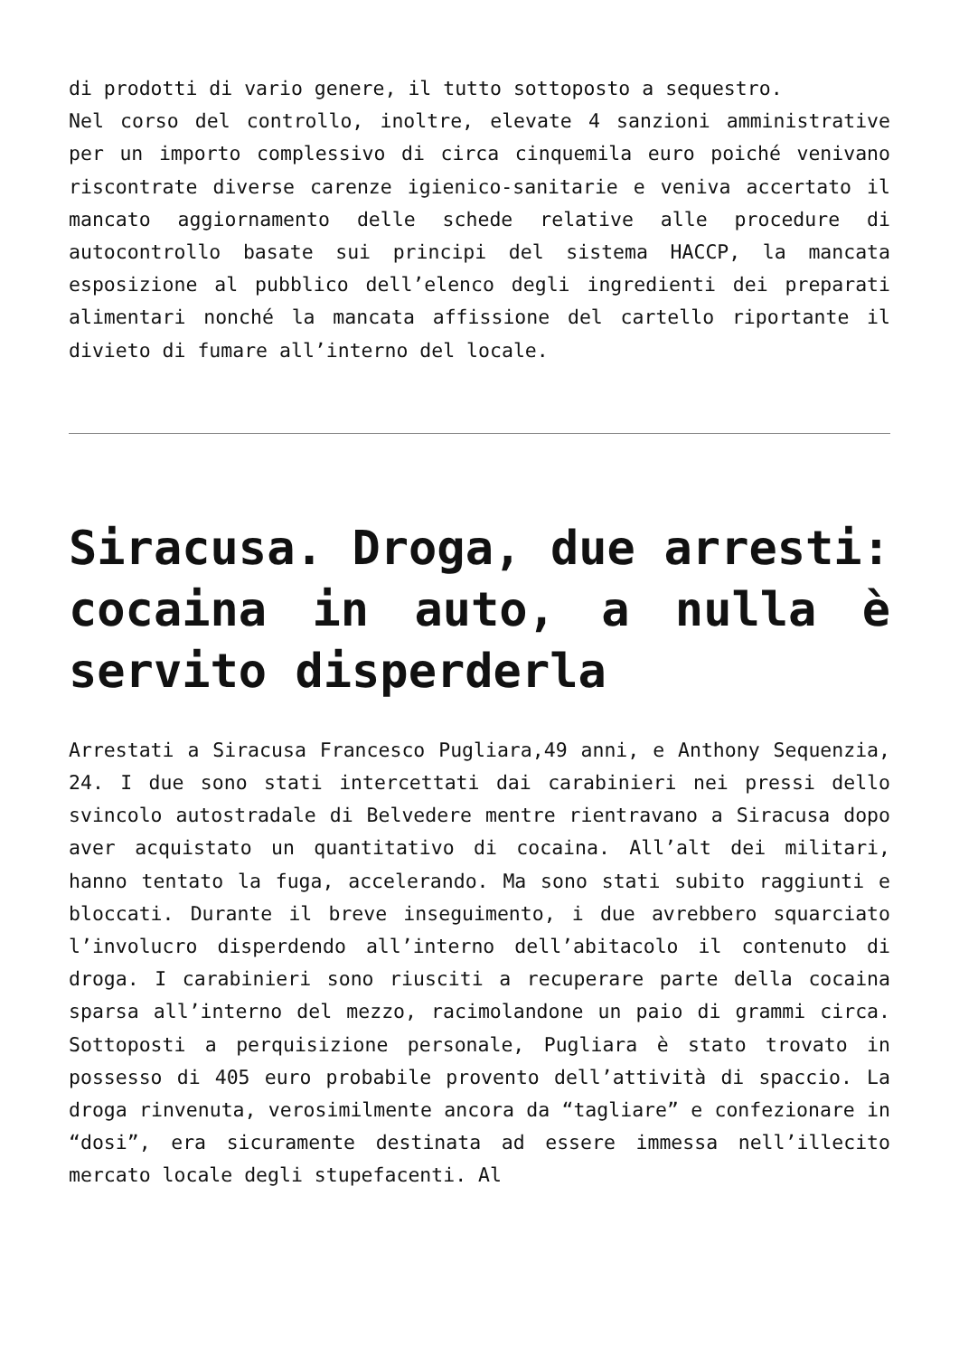di prodotti di vario genere, il tutto sottoposto a sequestro.
Nel corso del controllo, inoltre, elevate 4 sanzioni amministrative per un importo complessivo di circa cinquemila euro poiché venivano riscontrate diverse carenze igienico-sanitarie e veniva accertato il mancato aggiornamento delle schede relative alle procedure di autocontrollo basate sui principi del sistema HACCP, la mancata esposizione al pubblico dell’elenco degli ingredienti dei preparati alimentari nonché la mancata affissione del cartello riportante il divieto di fumare all’interno del locale.
Siracusa. Droga, due arresti: cocaina in auto, a nulla è servito disperderla
Arrestati a Siracusa Francesco Pugliara,49 anni, e Anthony Sequenzia, 24. I due sono stati intercettati dai carabinieri nei pressi dello svincolo autostradale di Belvedere mentre rientravano a Siracusa dopo aver acquistato un quantitativo di cocaina. All’alt dei militari, hanno tentato la fuga, accelerando. Ma sono stati subito raggiunti e bloccati. Durante il breve inseguimento, i due avrebbero squarciato l’involucro disperdendo all’interno dell’abitacolo il contenuto di droga. I carabinieri sono riusciti a recuperare parte della cocaina sparsa all’interno del mezzo, racimolandone un paio di grammi circa. Sottoposti a perquisizione personale, Pugliara è stato trovato in possesso di 405 euro probabile provento dell’attività di spaccio. La droga rinvenuta, verosimilmente ancora da “tagliare” e confezionare in “dosi”, era sicuramente destinata ad essere immessa nell’illecito mercato locale degli stupefacenti. Al